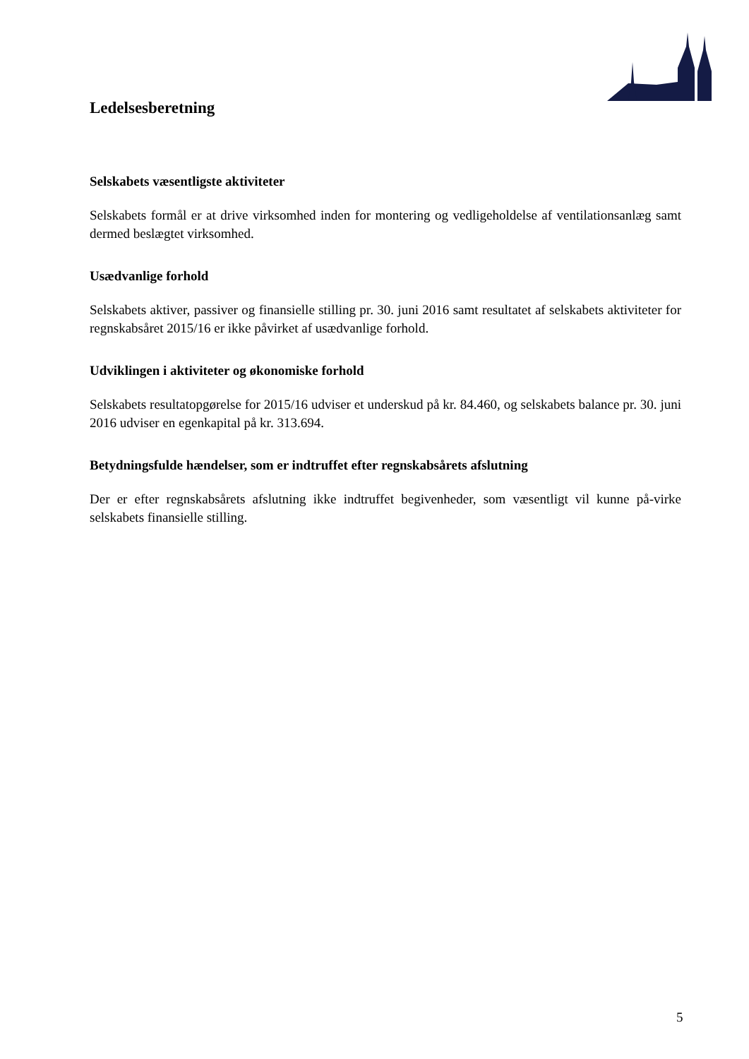Ledelsesberetning
Selskabets væsentligste aktiviteter
Selskabets formål er at drive virksomhed inden for montering og vedligeholdelse af ventilationsanlæg samt dermed beslægtet virksomhed.
Usædvanlige forhold
Selskabets aktiver, passiver og finansielle stilling pr. 30. juni 2016 samt resultatet af selskabets aktiviteter for regnskabsåret 2015/16 er ikke påvirket af usædvanlige forhold.
Udviklingen i aktiviteter og økonomiske forhold
Selskabets resultatopgørelse for 2015/16 udviser et underskud på kr. 84.460, og selskabets balance pr. 30. juni 2016 udviser en egenkapital på kr. 313.694.
Betydningsfulde hændelser, som er indtruffet efter regnskabsårets afslutning
Der er efter regnskabsårets afslutning ikke indtruffet begivenheder, som væsentligt vil kunne på-virke selskabets finansielle stilling.
5